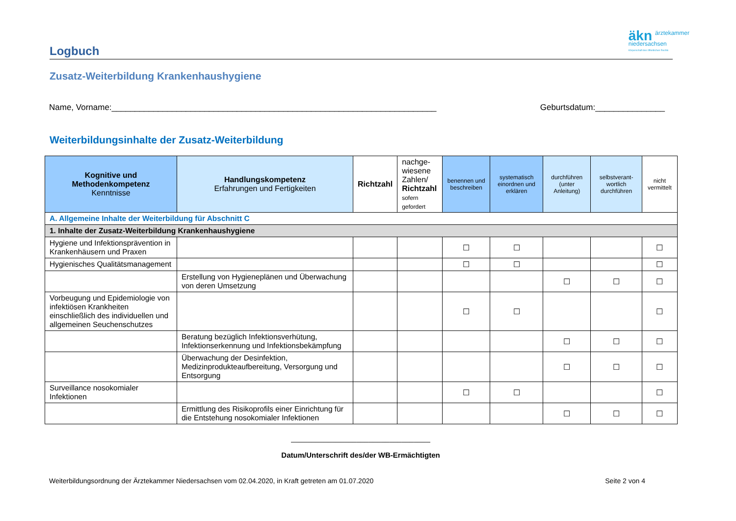äkn ärztekammer
niedersachsen
Körperschaft des öffentlichen Rechts
Logbuch
Zusatz-Weiterbildung Krankenhaushygiene
Name, Vorname:______________________________________________________________________ Geburtsdatum:_______________
Weiterbildungsinhalte der Zusatz-Weiterbildung
| Kognitive und Methodenkompetenz Kenntnisse | Handlungskompetenz Erfahrungen und Fertigkeiten | Richtzahl | nachge- wiesene Zahlen/ Richtzahl sofern gefordert | benennen und beschreiben | systematisch einordnen und erklären | durchführen (unter Anleitung) | selbstverant-wortlich durchführen | nicht vermittelt |
| --- | --- | --- | --- | --- | --- | --- | --- | --- |
| A. Allgemeine Inhalte der Weiterbildung für Abschnitt C | | | | | | | | |
| 1. Inhalte der Zusatz-Weiterbildung Krankenhaushygiene | | | | | | | | |
| Hygiene und Infektionsprävention in Krankenhäusern und Praxen | | | | ☐ | ☐ | | | ☐ |
| Hygienisches Qualitätsmanagement | | | | ☐ | ☐ | | | ☐ |
| | Erstellung von Hygieneplänen und Überwachung von deren Umsetzung | | | | | ☐ | ☐ | ☐ |
| Vorbeugung und Epidemiologie von infektiösen Krankheiten einschließlich des individuellen und allgemeinen Seuchenschutzes | | | | ☐ | ☐ | | | ☐ |
| | Beratung bezüglich Infektionsverhütung, Infektionserkennung und Infektionsbekämpfung | | | | | ☐ | ☐ | ☐ |
| | Überwachung der Desinfektion, Medizinprodukteaufbereitung, Versorgung und Entsorgung | | | | | ☐ | ☐ | ☐ |
| Surveillance nosokomialer Infektionen | | | | ☐ | ☐ | | | ☐ |
| | Ermittlung des Risikoprofils einer Einrichtung für die Entstehung nosokomialer Infektionen | | | | | ☐ | ☐ | ☐ |
__________________________________
Datum/Unterschrift des/der WB-Ermächtigten
Weiterbildungsordnung der Ärztekammer Niedersachsen vom 02.04.2020, in Kraft getreten am 01.07.2020 Seite 2 von 4